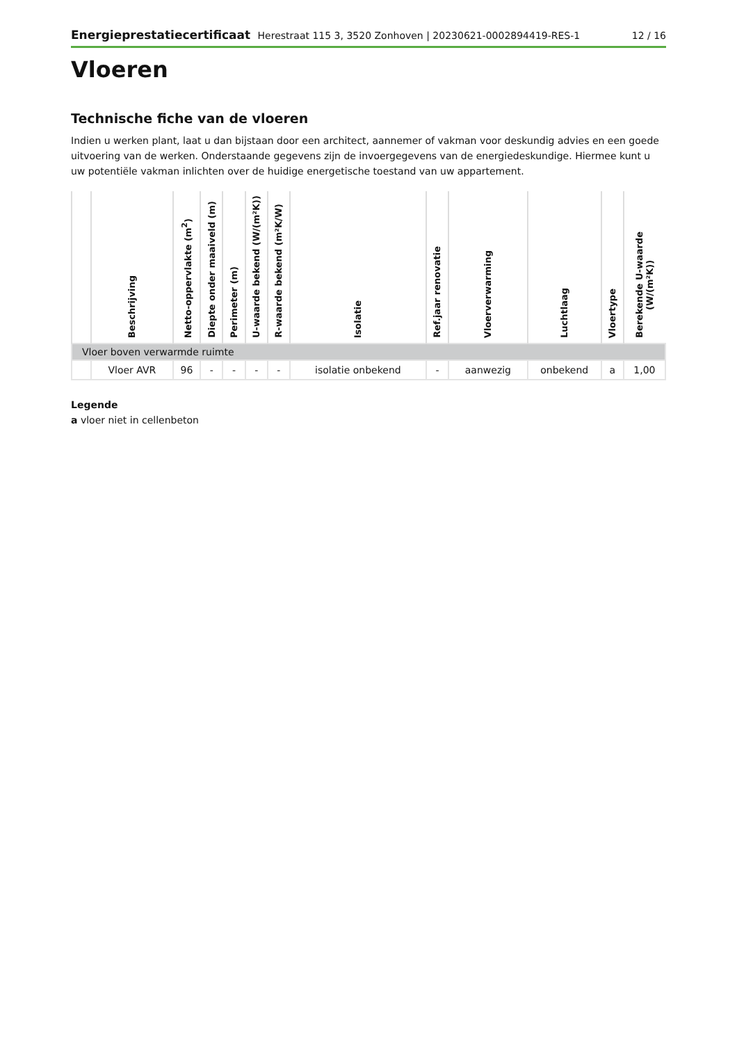Energieprestatiecertificaat Herestraat 115 3, 3520 Zonhoven | 20230621-0002894419-RES-1
12 / 16
Vloeren
Technische fiche van de vloeren
Indien u werken plant, laat u dan bijstaan door een architect, aannemer of vakman voor deskundig advies en een goede uitvoering van de werken. Onderstaande gegevens zijn de invoergegevens van de energiedeskundige. Hiermee kunt u uw potentiële vakman inlichten over de huidige energetische toestand van uw appartement.
| | Beschrijving | Netto-oppervlakte (m<sup>2</sup>) | Diepte onder maaiveld (m) | Perimeter (m) | U-waarde bekend (W/(m²K)) | R-waarde bekend (m²K/W) | Isolatie | Ref.jaar renovatie | Vloerverwarming | Luchtlaag | Vloertype | Berekende U-waarde (W/(m²K)) |
| --- | --- | --- | --- | --- | --- | --- | --- | --- | --- | --- | --- | --- |
| Vloer boven verwarmde ruimte | | | | | | | | | | | | |
| | Vloer AVR | 96 | - | - | - | - | isolatie onbekend | - | aanwezig | onbekend | a | 1,00 |
Legende
a vloer niet in cellenbeton